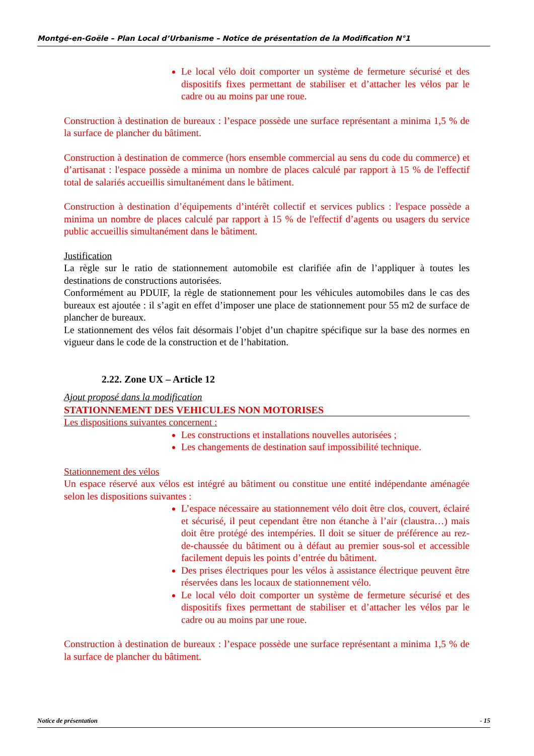Montgé-en-Goële – Plan Local d’Urbanisme – Notice de présentation de la Modification N°1
Le local vélo doit comporter un système de fermeture sécurisé et des dispositifs fixes permettant de stabiliser et d’attacher les vélos par le cadre ou au moins par une roue.
Construction à destination de bureaux : l’espace possède une surface représentant a minima 1,5 % de la surface de plancher du bâtiment.
Construction à destination de commerce (hors ensemble commercial au sens du code du commerce) et d’artisanat : l'espace possède a minima un nombre de places calculé par rapport à 15 % de l'effectif total de salariés accueillis simultanément dans le bâtiment.
Construction à destination d’équipements d’intérêt collectif et services publics : l'espace possède a minima un nombre de places calculé par rapport à 15 % de l'effectif d’agents ou usagers du service public accueillis simultanément dans le bâtiment.
Justification
La règle sur le ratio de stationnement automobile est clarifiée afin de l’appliquer à toutes les destinations de constructions autorisées.
Conformément au PDUIF, la règle de stationnement pour les véhicules automobiles dans le cas des bureaux est ajoutée : il s’agit en effet d’imposer une place de stationnement pour 55 m2 de surface de plancher de bureaux.
Le stationnement des vélos fait désormais l’objet d’un chapitre spécifique sur la base des normes en vigueur dans le code de la construction et de l’habitation.
2.22. Zone UX – Article 12
Ajout proposé dans la modification
STATIONNEMENT DES VEHICULES NON MOTORISES
Les dispositions suivantes concernent :
Les constructions et installations nouvelles autorisées ;
Les changements de destination sauf impossibilité technique.
Stationnement des vélos
Un espace réservé aux vélos est intégré au bâtiment ou constitue une entité indépendante aménagée selon les dispositions suivantes :
L’espace nécessaire au stationnement vélo doit être clos, couvert, éclairé et sécurisé, il peut cependant être non étanche à l’air (claustra…) mais doit être protégé des intempéries. Il doit se situer de préférence au rez-de-chaussée du bâtiment ou à défaut au premier sous-sol et accessible facilement depuis les points d’entrée du bâtiment.
Des prises électriques pour les vélos à assistance électrique peuvent être réservées dans les locaux de stationnement vélo.
Le local vélo doit comporter un système de fermeture sécurisé et des dispositifs fixes permettant de stabiliser et d’attacher les vélos par le cadre ou au moins par une roue.
Construction à destination de bureaux : l’espace possède une surface représentant a minima 1,5 % de la surface de plancher du bâtiment.
Notice de présentation - 15